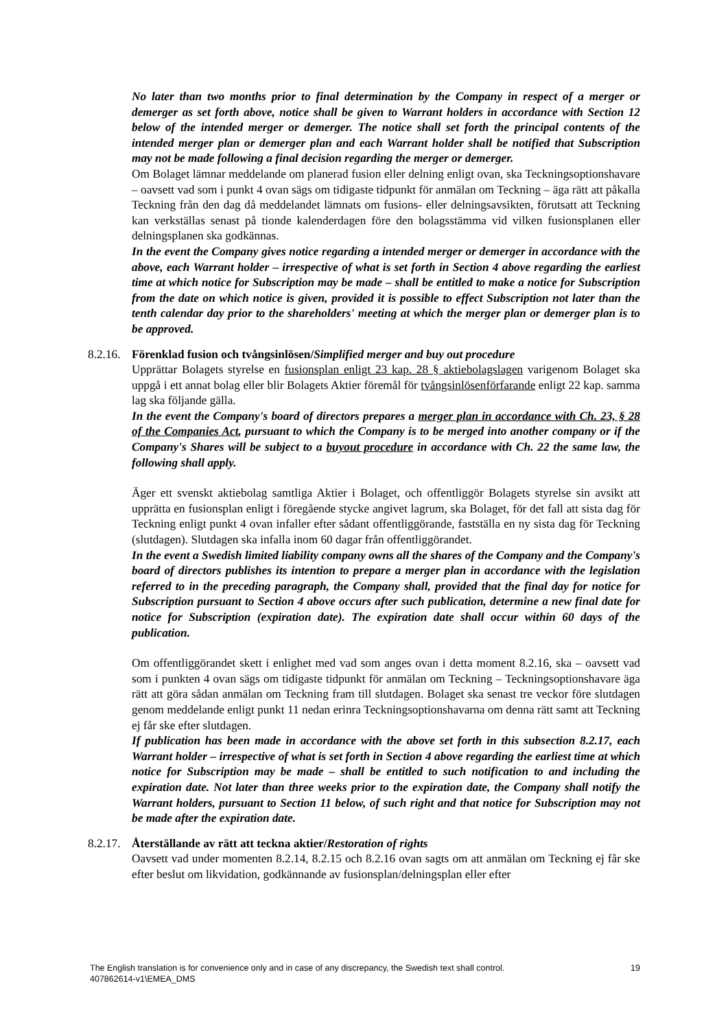No later than two months prior to final determination by the Company in respect of a merger or demerger as set forth above, notice shall be given to Warrant holders in accordance with Section 12 below of the intended merger or demerger. The notice shall set forth the principal contents of the intended merger plan or demerger plan and each Warrant holder shall be notified that Subscription may not be made following a final decision regarding the merger or demerger.
Om Bolaget lämnar meddelande om planerad fusion eller delning enligt ovan, ska Teckningsoptionshavare – oavsett vad som i punkt 4 ovan sägs om tidigaste tidpunkt för anmälan om Teckning – äga rätt att påkalla Teckning från den dag då meddelandet lämnats om fusions- eller delningsavsikten, förutsatt att Teckning kan verkställas senast på tionde kalenderdagen före den bolagsstämma vid vilken fusionsplanen eller delningsplanen ska godkännas.
In the event the Company gives notice regarding a intended merger or demerger in accordance with the above, each Warrant holder – irrespective of what is set forth in Section 4 above regarding the earliest time at which notice for Subscription may be made – shall be entitled to make a notice for Subscription from the date on which notice is given, provided it is possible to effect Subscription not later than the tenth calendar day prior to the shareholders' meeting at which the merger plan or demerger plan is to be approved.
8.2.16.
Förenklad fusion och tvångsinlösen/Simplified merger and buy out procedure
Upprättar Bolagets styrelse en fusionsplan enligt 23 kap. 28 § aktiebolagslagen varigenom Bolaget ska uppgå i ett annat bolag eller blir Bolagets Aktier föremål för tvångsinlösenförfarande enligt 22 kap. samma lag ska följande gälla.
In the event the Company's board of directors prepares a merger plan in accordance with Ch. 23, § 28 of the Companies Act, pursuant to which the Company is to be merged into another company or if the Company's Shares will be subject to a buyout procedure in accordance with Ch. 22 the same law, the following shall apply.
Äger ett svenskt aktiebolag samtliga Aktier i Bolaget, och offentliggör Bolagets styrelse sin avsikt att upprätta en fusionsplan enligt i föregående stycke angivet lagrum, ska Bolaget, för det fall att sista dag för Teckning enligt punkt 4 ovan infaller efter sådant offentliggörande, fastställa en ny sista dag för Teckning (slutdagen). Slutdagen ska infalla inom 60 dagar från offentliggörandet.
In the event a Swedish limited liability company owns all the shares of the Company and the Company's board of directors publishes its intention to prepare a merger plan in accordance with the legislation referred to in the preceding paragraph, the Company shall, provided that the final day for notice for Subscription pursuant to Section 4 above occurs after such publication, determine a new final date for notice for Subscription (expiration date). The expiration date shall occur within 60 days of the publication.
Om offentliggörandet skett i enlighet med vad som anges ovan i detta moment 8.2.16, ska – oavsett vad som i punkten 4 ovan sägs om tidigaste tidpunkt för anmälan om Teckning – Teckningsoptionshavare äga rätt att göra sådan anmälan om Teckning fram till slutdagen. Bolaget ska senast tre veckor före slutdagen genom meddelande enligt punkt 11 nedan erinra Teckningsoptionshavarna om denna rätt samt att Teckning ej får ske efter slutdagen.
If publication has been made in accordance with the above set forth in this subsection 8.2.17, each Warrant holder – irrespective of what is set forth in Section 4 above regarding the earliest time at which notice for Subscription may be made – shall be entitled to such notification to and including the expiration date. Not later than three weeks prior to the expiration date, the Company shall notify the Warrant holders, pursuant to Section 11 below, of such right and that notice for Subscription may not be made after the expiration date.
8.2.17.
Återställande av rätt att teckna aktier/Restoration of rights
Oavsett vad under momenten 8.2.14, 8.2.15 och 8.2.16 ovan sagts om att anmälan om Teckning ej får ske efter beslut om likvidation, godkännande av fusionsplan/delningsplan eller efter
19 The English translation is for convenience only and in case of any discrepancy, the Swedish text shall control.
407862614-v1\EMEA_DMS